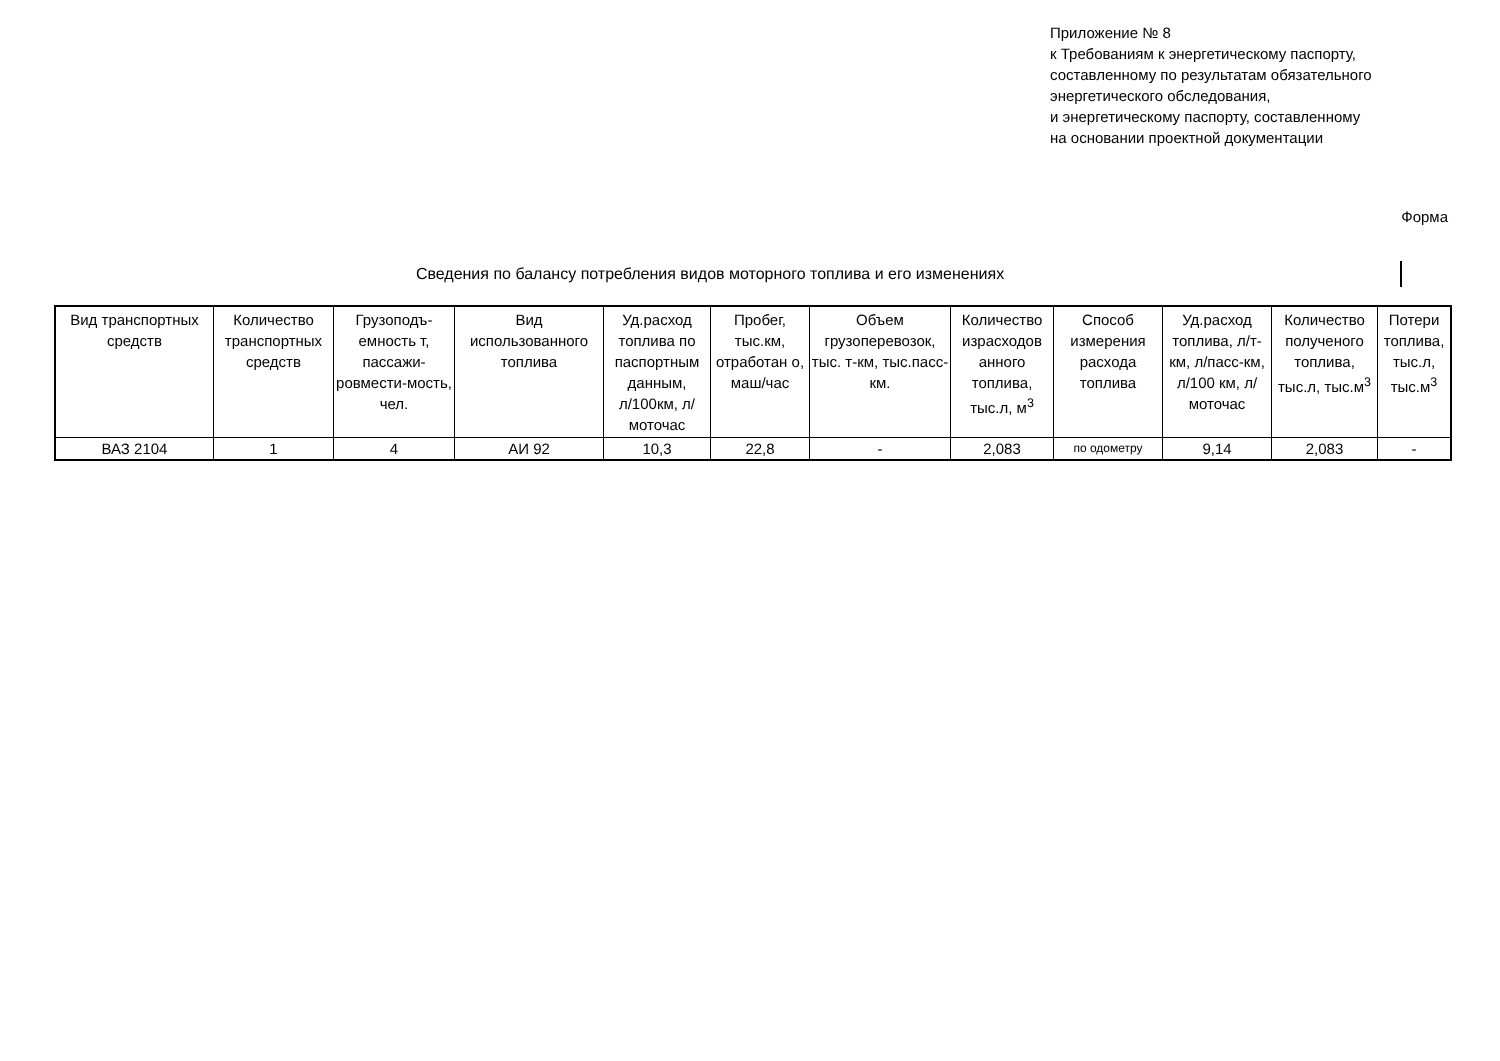Приложение № 8
к Требованиям к энергетическому паспорту,
составленному по результатам обязательного
энергетического обследования,
и энергетическому паспорту, составленному
на основании проектной документации
Форма
Сведения по балансу потребления видов моторного топлива и его изменениях
| Вид транспортных средств | Количество транспортных средств | Грузоподъ-емность т, пассажи-ровмести-мость, чел. | Вид использованного топлива | Уд.расход топлива по паспортным данным, л/100км, л/моточас | Пробег, тыс.км, отработан о, маш/час | Объем грузоперевозок, тыс. т-км, тыс.пасс-км. | Количество израсходов анного топлива, тыс.л, м<sup>3</sup> | Способ измерения расхода топлива | Уд.расход топлива, л/т-км, л/пасс-км, л/100 км, л/моточас | Количество полученого топлива, тыс.л, тыс.м<sup>3</sup> | Потери топлива, тыс.л, тыс.м<sup>3</sup> |
| --- | --- | --- | --- | --- | --- | --- | --- | --- | --- | --- | --- |
| ВАЗ 2104 | 1 | 4 | АИ 92 | 10,3 | 22,8 | - | 2,083 | по одометру | 9,14 | 2,083 | - |